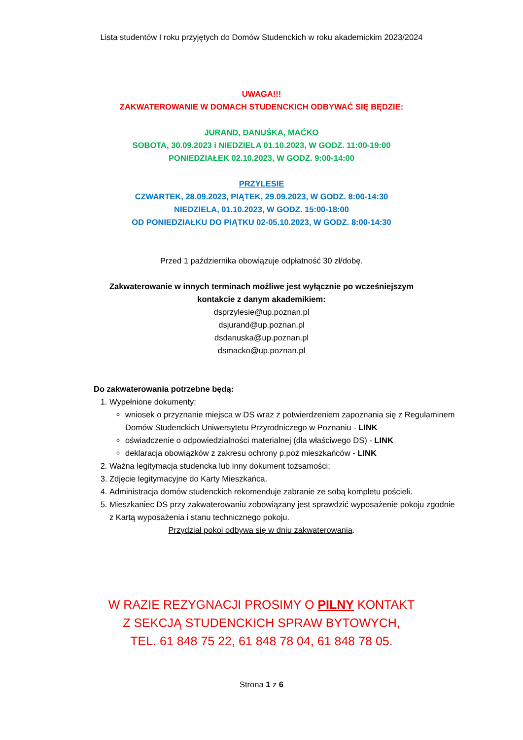Lista studentów I roku przyjętych do Domów Studenckich w roku akademickim 2023/2024
UWAGA!!!
ZAKWATEROWANIE W DOMACH STUDENCKICH ODBYWAĆ SIĘ BĘDZIE:
JURAND, DANUŚKA, MAĆKO
SOBOTA, 30.09.2023 i NIEDZIELA 01.10.2023, W GODZ. 11:00-19:00
PONIEDZIAŁEK 02.10.2023, W GODZ. 9:00-14:00
PRZYLESIE
CZWARTEK, 28.09.2023, PIĄTEK, 29.09.2023, W GODZ. 8:00-14:30
NIEDZIELA, 01.10.2023, W GODZ. 15:00-18:00
OD PONIEDZIAŁKU DO PIĄTKU 02-05.10.2023, W GODZ. 8:00-14:30
Przed 1 października obowiązuje odpłatność 30 zł/dobę.
Zakwaterowanie w innych terminach możliwe jest wyłącznie po wcześniejszym
kontakcie z danym akademikiem:
dsprzylesie@up.poznan.pl
dsjurand@up.poznan.pl
dsdanuska@up.poznan.pl
dsmacko@up.poznan.pl
Do zakwaterowania potrzebne będą:
1. Wypełnione dokumenty:
wniosek o przyznanie miejsca w DS wraz z potwierdzeniem zapoznania się z Regulaminem Domów Studenckich Uniwersytetu Przyrodniczego w Poznaniu - LINK
oświadczenie o odpowiedzialności materialnej (dla właściwego DS) - LINK
deklaracja obowiązków z zakresu ochrony p.poż mieszkańców - LINK
2. Ważna legitymacja studencka lub inny dokument tożsamości;
3. Zdjęcie legitymacyjne do Karty Mieszkańca.
4. Administracja domów studenckich rekomenduje zabranie ze sobą kompletu pościeli.
5. Mieszkaniec DS przy zakwaterowaniu zobowiązany jest sprawdzić wyposażenie pokoju zgodnie z Kartą wyposażenia i stanu technicznego pokoju.
Przydział pokoi odbywa się w dniu zakwaterowania.
W RAZIE REZYGNACJI PROSIMY O PILNY KONTAKT
Z SEKCJĄ STUDENCKICH SPRAW BYTOWYCH,
TEL. 61 848 75 22, 61 848 78 04, 61 848 78 05.
Strona 1 z 6